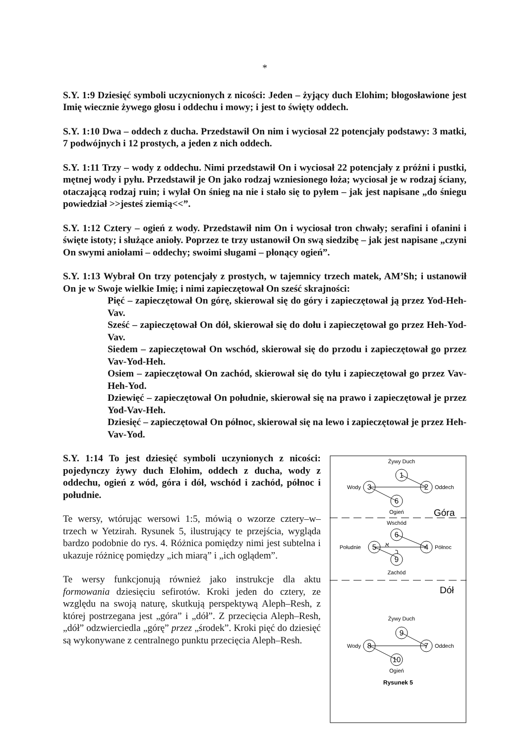*
S.Y. 1:9 Dziesięć symboli uczycnionych z nicości: Jeden – żyjący duch Elohim; błogosławione jest Imię wiecznie żywego głosu i oddechu i mowy; i jest to święty oddech.
S.Y. 1:10 Dwa – oddech z ducha. Przedstawił On nim i wyciosał 22 potencjały podstawy: 3 matki, 7 podwójnych i 12 prostych, a jeden z nich oddech.
S.Y. 1:11 Trzy – wody z oddechu. Nimi przedstawił On i wyciosał 22 potencjały z próżni i pustki, mętnej wody i pyłu. Przedstawił je On jako rodzaj wzniesionego łoża; wyciosał je w rodzaj ściany, otaczającą rodzaj ruin; i wylał On śnieg na nie i stało się to pyłem – jak jest napisane „do śniegu powiedział >>jesteś ziemią<<”.
S.Y. 1:12 Cztery – ogień z wody. Przedstawił nim On i wyciosał tron chwały; serafini i ofanini i święte istoty; i służące anioły. Poprzez te trzy ustanowił On swą siedzibę – jak jest napisane „czyni On swymi aniołami – oddechy; swoimi sługami – płonący ogień”.
S.Y. 1:13 Wybrał On trzy potencjały z prostych, w tajemnicy trzech matek, AM’Sh; i ustanowił On je w Swoje wielkie Imię; i nimi zapieczętował On sześć skrajności:
Pięć – zapieczętował On górę, skierował się do góry i zapieczętował ją przez Yod-Heh-Vav.
Sześć – zapieczętował On dół, skierował się do dołu i zapieczętował go przez Heh-Yod-Vav.
Siedem – zapieczętował On wschód, skierował się do przodu i zapieczętował go przez Vav-Yod-Heh.
Osiem – zapieczętował On zachód, skierował się do tyłu i zapieczętował go przez Vav-Heh-Yod.
Dziewięć – zapieczętował On południe, skierował się na prawo i zapieczętował je przez Yod-Vav-Heh.
Dziesięć – zapieczętował On północ, skierował się na lewo i zapieczętował je przez Heh-Vav-Yod.
S.Y. 1:14 To jest dziesięć symboli uczynionych z nicości: pojedynczy żywy duch Elohim, oddech z ducha, wody z oddechu, ogień z wód, góra i dół, wschód i zachód, północ i południe.
Te wersy, wtórując wersowi 1:5, mówią o wzorze cztery–w–trzech w Yetzirah. Rysunek 5, ilustrujący te przejścia, wygląda bardzo podobnie do rys. 4. Różnica pomiędzy nimi jest subtelna i ukazuje różnicę pomiędzy „ich miarą” i „ich oglądem”.
Te wersy funkcjonują również jako instrukcje dla aktu formowania dziesięciu sefirotów. Kroki jeden do cztery, ze względu na swoją naturę, skutkują perspektywą Aleph–Resh, z której postrzegana jest „góra” i „dół”. Z przecięcia Aleph–Resh, „dół” odzwierciedla „górę” przez „środek”. Kroki pięć do dziesięć są wykonywane z centralnego punktu przecięcia Aleph–Resh.
1
2
3
6
6
4
5
9
9
7
8
10
Żywy Duch
Oddech
Wody
Ogień
Góra
Wschód
Północ
Południe
Zachód
א
ר
Dół
Żywy Duch
Oddech
Wody
Ogień
Rysunek 5